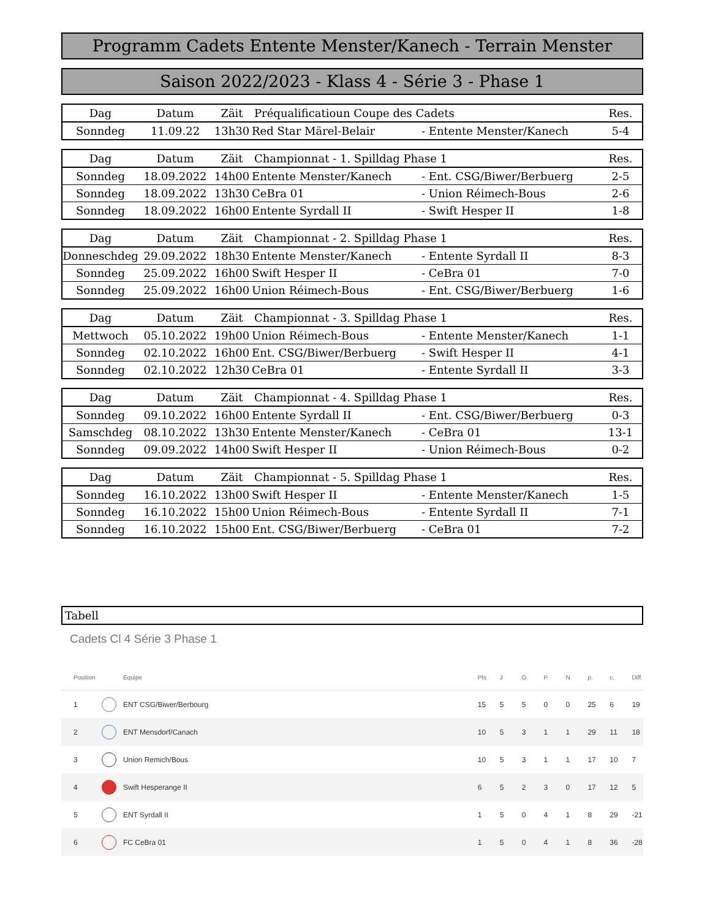Programm Cadets Entente Menster/Kanech - Terrain Menster
Saison 2022/2023 - Klass 4 - Série 3 - Phase 1
| Dag | Datum | Zäit | Préqualificatioun Coupe des Cadets | | Res. |
| --- | --- | --- | --- | --- | --- |
| Sonndeg | 11.09.22 | 13h30 | Red Star Märel-Belair | - Entente Menster/Kanech | 5-4 |
| Dag | Datum | Zäit | Championnat - 1. Spilldag Phase 1 | | Res. |
| --- | --- | --- | --- | --- | --- |
| Sonndeg | 18.09.2022 | 14h00 | Entente Menster/Kanech | - Ent. CSG/Biwer/Berbuerg | 2-5 |
| Sonndeg | 18.09.2022 | 13h30 | CeBra 01 | - Union Réimech-Bous | 2-6 |
| Sonndeg | 18.09.2022 | 16h00 | Entente Syrdall II | - Swift Hesper II | 1-8 |
| Dag | Datum | Zäit | Championnat - 2. Spilldag Phase 1 | | Res. |
| --- | --- | --- | --- | --- | --- |
| Donneschdeg | 29.09.2022 | 18h30 | Entente Menster/Kanech | - Entente Syrdall II | 8-3 |
| Sonndeg | 25.09.2022 | 16h00 | Swift Hesper II | - CeBra 01 | 7-0 |
| Sonndeg | 25.09.2022 | 16h00 | Union Réimech-Bous | - Ent. CSG/Biwer/Berbuerg | 1-6 |
| Dag | Datum | Zäit | Championnat - 3. Spilldag Phase 1 | | Res. |
| --- | --- | --- | --- | --- | --- |
| Mettwoch | 05.10.2022 | 19h00 | Union Réimech-Bous | - Entente Menster/Kanech | 1-1 |
| Sonndeg | 02.10.2022 | 16h00 | Ent. CSG/Biwer/Berbuerg | - Swift Hesper II | 4-1 |
| Sonndeg | 02.10.2022 | 12h30 | CeBra 01 | - Entente Syrdall II | 3-3 |
| Dag | Datum | Zäit | Championnat - 4. Spilldag Phase 1 | | Res. |
| --- | --- | --- | --- | --- | --- |
| Sonndeg | 09.10.2022 | 16h00 | Entente Syrdall II | - Ent. CSG/Biwer/Berbuerg | 0-3 |
| Samschdeg | 08.10.2022 | 13h30 | Entente Menster/Kanech | - CeBra 01 | 13-1 |
| Sonndeg | 09.09.2022 | 14h00 | Swift Hesper II | - Union Réimech-Bous | 0-2 |
| Dag | Datum | Zäit | Championnat - 5. Spilldag Phase 1 | | Res. |
| --- | --- | --- | --- | --- | --- |
| Sonndeg | 16.10.2022 | 13h00 | Swift Hesper II | - Entente Menster/Kanech | 1-5 |
| Sonndeg | 16.10.2022 | 15h00 | Union Réimech-Bous | - Entente Syrdall II | 7-1 |
| Sonndeg | 16.10.2022 | 15h00 | Ent. CSG/Biwer/Berbuerg | - CeBra 01 | 7-2 |
Tabell
Cadets Cl 4 Série 3 Phase 1
| Position | | Equipe | Pts | J | G | P | N | p. | c. | Diff. |
| --- | --- | --- | --- | --- | --- | --- | --- | --- | --- | --- |
| 1 | | ENT CSG/Biwer/Berbourg | 15 | 5 | 5 | 0 | 0 | 25 | 6 | 19 |
| 2 | | ENT Mensdorf/Canach | 10 | 5 | 3 | 1 | 1 | 29 | 11 | 18 |
| 3 | | Union Remich/Bous | 10 | 5 | 3 | 1 | 1 | 17 | 10 | 7 |
| 4 | | Swift Hesperange II | 6 | 5 | 2 | 3 | 0 | 17 | 12 | 5 |
| 5 | | ENT Syrdall II | 1 | 5 | 0 | 4 | 1 | 8 | 29 | -21 |
| 6 | | FC CeBra 01 | 1 | 5 | 0 | 4 | 1 | 8 | 36 | -28 |